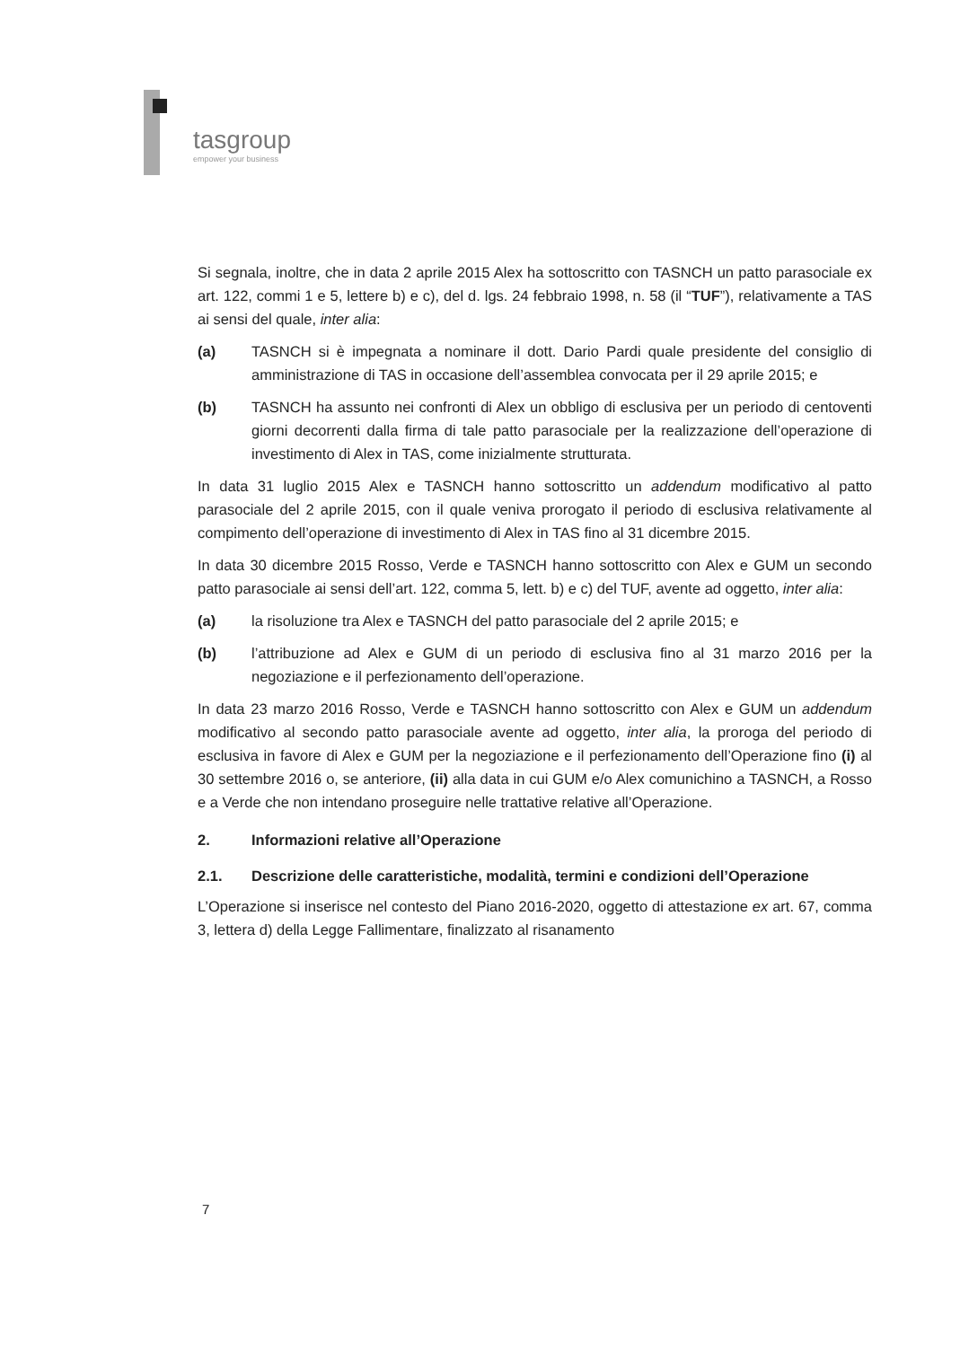tasgroup
empower your business
Si segnala, inoltre, che in data 2 aprile 2015 Alex ha sottoscritto con TASNCH un patto parasociale ex art. 122, commi 1 e 5, lettere b) e c), del d. lgs. 24 febbraio 1998, n. 58 (il “TUF”), relativamente a TAS ai sensi del quale, inter alia:
(a) TASNCH si è impegnata a nominare il dott. Dario Pardi quale presidente del consiglio di amministrazione di TAS in occasione dell’assemblea convocata per il 29 aprile 2015; e
(b) TASNCH ha assunto nei confronti di Alex un obbligo di esclusiva per un periodo di centoventi giorni decorrenti dalla firma di tale patto parasociale per la realizzazione dell’operazione di investimento di Alex in TAS, come inizialmente strutturata.
In data 31 luglio 2015 Alex e TASNCH hanno sottoscritto un addendum modificativo al patto parasociale del 2 aprile 2015, con il quale veniva prorogato il periodo di esclusiva relativamente al compimento dell’operazione di investimento di Alex in TAS fino al 31 dicembre 2015.
In data 30 dicembre 2015 Rosso, Verde e TASNCH hanno sottoscritto con Alex e GUM un secondo patto parasociale ai sensi dell’art. 122, comma 5, lett. b) e c) del TUF, avente ad oggetto, inter alia:
(a) la risoluzione tra Alex e TASNCH del patto parasociale del 2 aprile 2015; e
(b) l’attribuzione ad Alex e GUM di un periodo di esclusiva fino al 31 marzo 2016 per la negoziazione e il perfezionamento dell’operazione.
In data 23 marzo 2016 Rosso, Verde e TASNCH hanno sottoscritto con Alex e GUM un addendum modificativo al secondo patto parasociale avente ad oggetto, inter alia, la proroga del periodo di esclusiva in favore di Alex e GUM per la negoziazione e il perfezionamento dell’Operazione fino (i) al 30 settembre 2016 o, se anteriore, (ii) alla data in cui GUM e/o Alex comunichino a TASNCH, a Rosso e a Verde che non intendano proseguire nelle trattative relative all’Operazione.
2. Informazioni relative all’Operazione
2.1. Descrizione delle caratteristiche, modalità, termini e condizioni dell’Operazione
L’Operazione si inserisce nel contesto del Piano 2016-2020, oggetto di attestazione ex art. 67, comma 3, lettera d) della Legge Fallimentare, finalizzato al risanamento
7